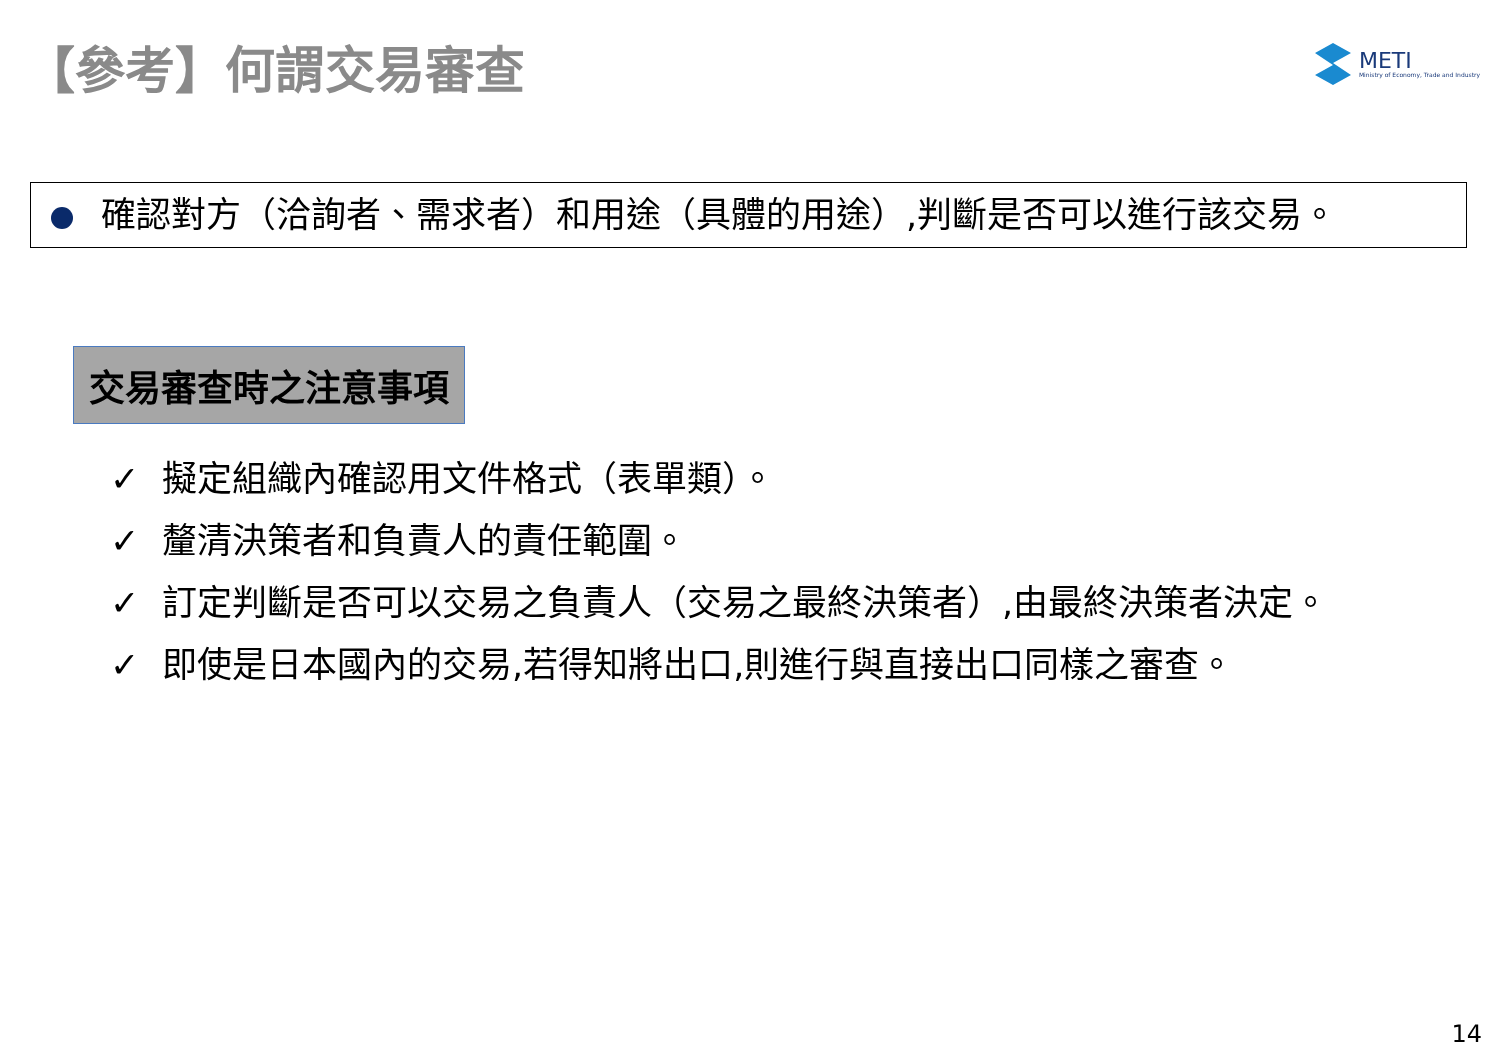【參考】何謂交易審查
METI
Ministry of Economy, Trade and Industry
確認對方（洽詢者、需求者）和用途（具體的用途）,判斷是否可以進行該交易。
交易審查時之注意事項
✓ 擬定組織內確認用文件格式（表單類）。
✓ 釐清決策者和負責人的責任範圍。
✓ 訂定判斷是否可以交易之負責人（交易之最終決策者）,由最終決策者決定。
✓ 即使是日本國內的交易,若得知將出口,則進行與直接出口同樣之審查。
14